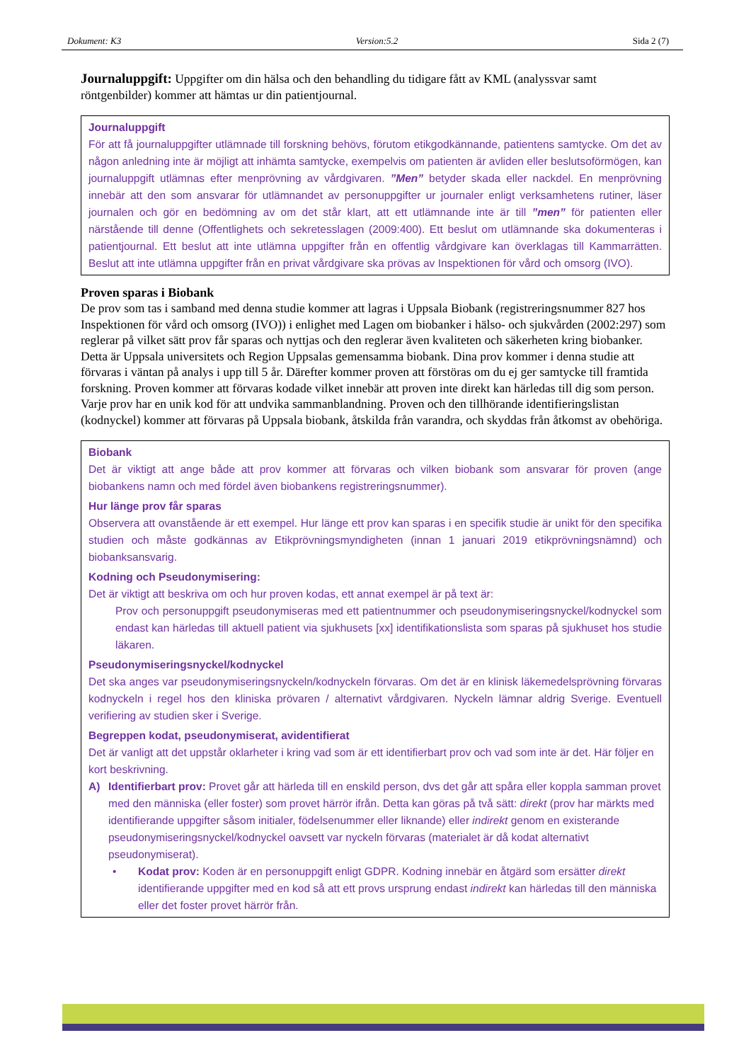Dokument: K3 Version:5.2 Sida 2 (7)
Journaluppgift: Uppgifter om din hälsa och den behandling du tidigare fått av KML (analyssvar samt röntgenbilder) kommer att hämtas ur din patientjournal.
Journaluppgift
För att få journaluppgifter utlämnade till forskning behövs, förutom etikgodkännande, patientens samtycke. Om det av någon anledning inte är möjligt att inhämta samtycke, exempelvis om patienten är avliden eller beslutsoförmögen, kan journaluppgift utlämnas efter menprövning av vårdgivaren. ”Men” betyder skada eller nackdel. En menprövning innebär att den som ansvarar för utlämnandet av personuppgifter ur journaler enligt verksamhetens rutiner, läser journalen och gör en bedömning av om det står klart, att ett utlämnande inte är till ”men” för patienten eller närstående till denne (Offentlighets och sekretesslagen (2009:400). Ett beslut om utlämnande ska dokumenteras i patientjournal. Ett beslut att inte utlämna uppgifter från en offentlig vårdgivare kan överklagas till Kammarrätten. Beslut att inte utlämna uppgifter från en privat vårdgivare ska prövas av Inspektionen för vård och omsorg (IVO).
Proven sparas i Biobank
De prov som tas i samband med denna studie kommer att lagras i Uppsala Biobank (registreringsnummer 827 hos Inspektionen för vård och omsorg (IVO)) i enlighet med Lagen om biobanker i hälso- och sjukvården (2002:297) som reglerar på vilket sätt prov får sparas och nyttjas och den reglerar även kvaliteten och säkerheten kring biobanker. Detta är Uppsala universitets och Region Uppsalas gemensamma biobank. Dina prov kommer i denna studie att förvaras i väntan på analys i upp till 5 år. Därefter kommer proven att förstöras om du ej ger samtycke till framtida forskning. Proven kommer att förvaras kodade vilket innebär att proven inte direkt kan härledas till dig som person. Varje prov har en unik kod för att undvika sammanblandning. Proven och den tillhörande identifieringslistan (kodnyckel) kommer att förvaras på Uppsala biobank, åtskilda från varandra, och skyddas från åtkomst av obehöriga.
Biobank
Det är viktigt att ange både att prov kommer att förvaras och vilken biobank som ansvarar för proven (ange biobankens namn och med fördel även biobankens registreringsnummer).
Hur länge prov får sparas
Observera att ovanstående är ett exempel. Hur länge ett prov kan sparas i en specifik studie är unikt för den specifika studien och måste godkännas av Etikprövningsmyndigheten (innan 1 januari 2019 etikprövningsnämnd) och biobanksansvarig.
Kodning och Pseudonymisering:
Det är viktigt att beskriva om och hur proven kodas, ett annat exempel är på text är:
Prov och personuppgift pseudonymiseras med ett patientnummer och pseudonymiseringsnyckel/kodnyckel som endast kan härledas till aktuell patient via sjukhusets [xx] identifikationslista som sparas på sjukhuset hos studie läkaren.
Pseudonymiseringsnyckel/kodnyckel
Det ska anges var pseudonymiseringsnyckeln/kodnyckeln förvaras. Om det är en klinisk läkemedelsprövning förvaras kodnyckeln i regel hos den kliniska prövaren / alternativt vårdgivaren. Nyckeln lämnar aldrig Sverige. Eventuell verifiering av studien sker i Sverige.
Begreppen kodat, pseudonymiserat, avidentifierat
Det är vanligt att det uppstår oklarheter i kring vad som är ett identifierbart prov och vad som inte är det. Här följer en kort beskrivning.
A) Identifierbart prov: Provet går att härleda till en enskild person, dvs det går att spåra eller koppla samman provet med den människa (eller foster) som provet härrör ifrån. Detta kan göras på två sätt: direkt (prov har märkts med identifierande uppgifter såsom initialer, födelsenummer eller liknande) eller indirekt genom en existerande pseudonymiseringsnyckel/kodnyckel oavsett var nyckeln förvaras (materialet är då kodat alternativt pseudonymiserat).
• Kodat prov: Koden är en personuppgift enligt GDPR. Kodning innebär en åtgärd som ersätter direkt identifierande uppgifter med en kod så att ett provs ursprung endast indirekt kan härledas till den människa eller det foster provet härrör från.